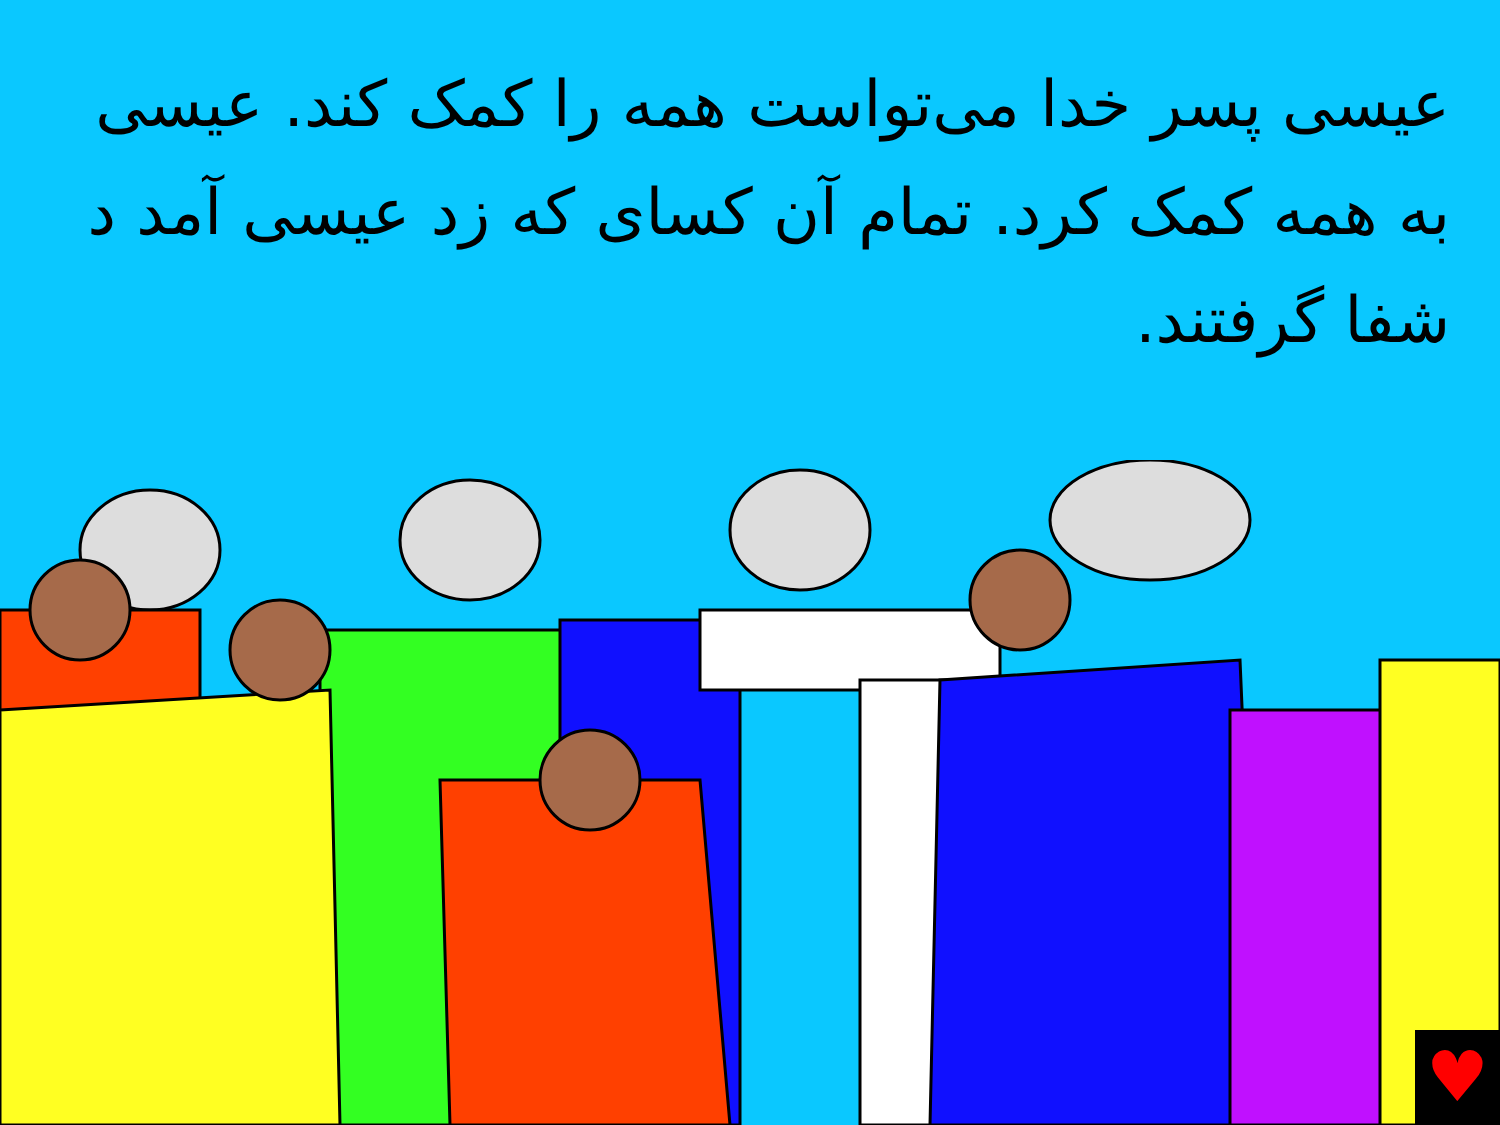عیسی پسر خدا می‌تواست همه را کمک کند. عیسی به همه کمک کرد. تمام آن کسای که زد عیسی آمد د شفا گرفتند.
♥